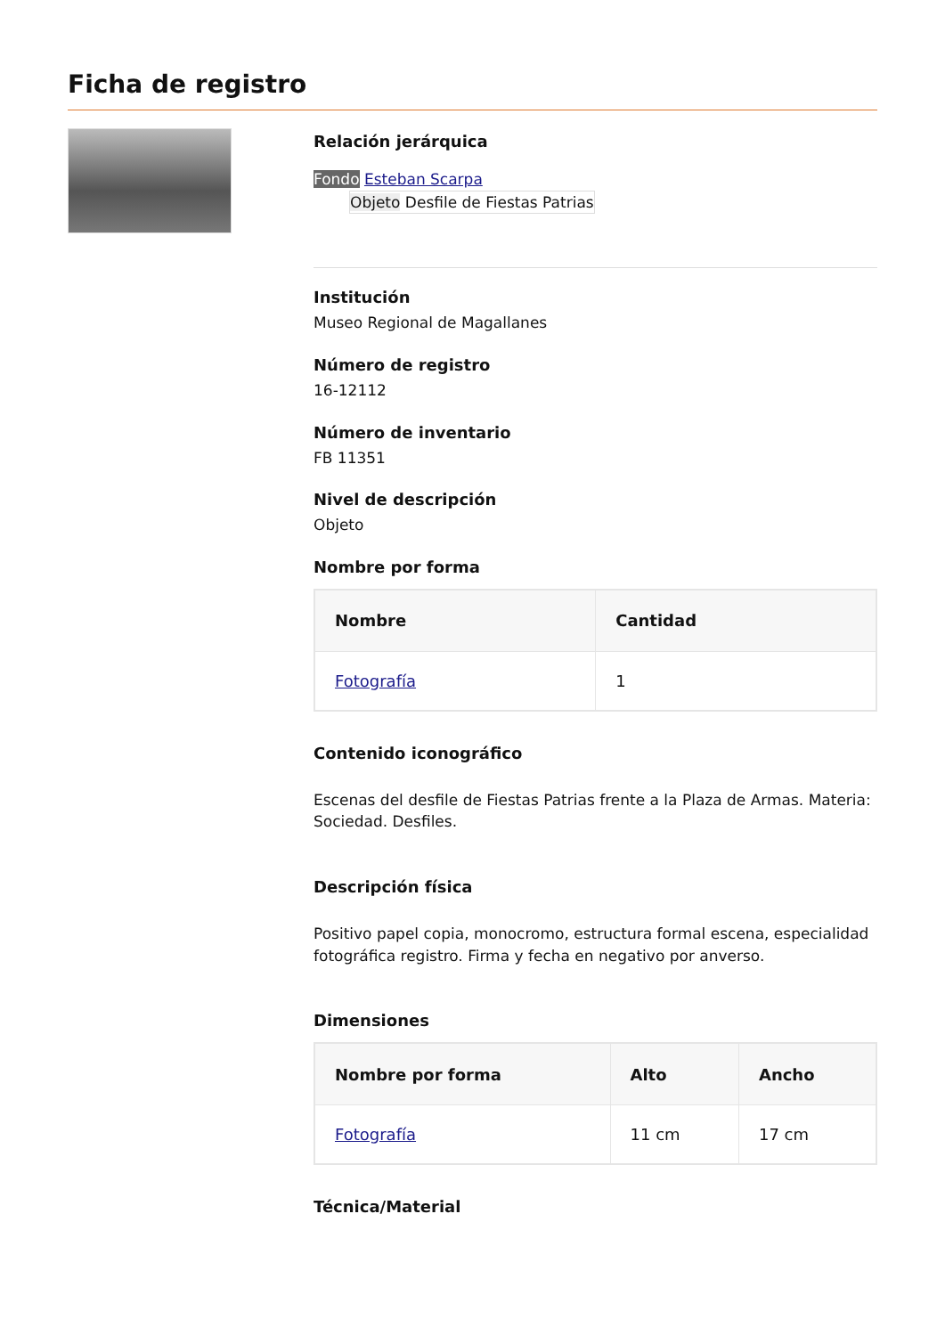Ficha de registro
Relación jerárquica
Fondo Esteban Scarpa
Objeto Desfile de Fiestas Patrias
Institución
Museo Regional de Magallanes
Número de registro
16-12112
Número de inventario
FB 11351
Nivel de descripción
Objeto
Nombre por forma
| Nombre | Cantidad |
| --- | --- |
| Fotografía | 1 |
Contenido iconográfico
Escenas del desfile de Fiestas Patrias frente a la Plaza de Armas. Materia: Sociedad. Desfiles.
Descripción física
Positivo papel copia, monocromo, estructura formal escena, especialidad fotográfica registro. Firma y fecha en negativo por anverso.
Dimensiones
| Nombre por forma | Alto | Ancho |
| --- | --- | --- |
| Fotografía | 11 cm | 17 cm |
Técnica/Material